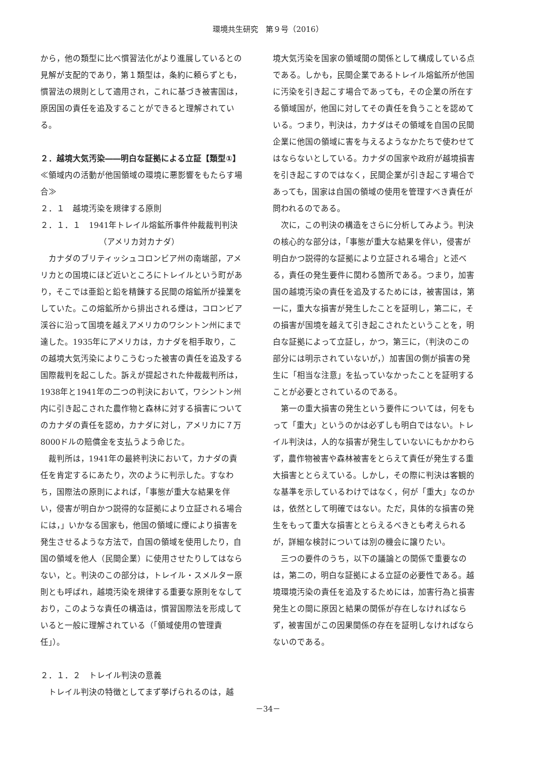環境共生研究　第９号（2016）
から，他の類型に比べ慣習法化がより進展しているとの見解が支配的であり，第１類型は，条約に頼らずとも，慣習法の規則として適用され，これに基づき被害国は，原因国の責任を追及することができると理解されている。
２．越境大気汚染――明白な証拠による立証【類型①】
≪領域内の活動が他国領域の環境に悪影響をもたらす場合≫
２．１　越境汚染を規律する原則
２．１．１　1941年トレイル熔鉱所事件仲裁裁判判決
（アメリカ対カナダ）
カナダのブリティッシュコロンビア州の南端部，アメリカとの国境にほど近いところにトレイルという町があり，そこでは亜鉛と鉛を精錬する民間の熔鉱所が操業をしていた。この熔鉱所から排出される煙は，コロンビア渓谷に沿って国境を越えアメリカのワシントン州にまで達した。1935年にアメリカは，カナダを相手取り，この越境大気汚染によりこうむった被害の責任を追及する国際裁判を起こした。訴えが提起された仲裁裁判所は，1938年と1941年の二つの判決において，ワシントン州内に引き起こされた農作物と森林に対する損害についてのカナダの責任を認め，カナダに対し，アメリカに７万8000ドルの賠償金を支払うよう命じた。
裁判所は，1941年の最終判決において，カナダの責任を肯定するにあたり，次のように判示した。すなわち，国際法の原則によれば，「事態が重大な結果を伴い，侵害が明白かつ説得的な証拠により立証される場合には，」いかなる国家も，他国の領域に煙により損害を発生させるような方法で，自国の領域を使用したり，自国の領域を他人（民間企業）に使用させたりしてはならない，と。判決のこの部分は，トレイル・スメルター原則とも呼ばれ，越境汚染を規律する重要な原則をなしており，このような責任の構造は，慣習国際法を形成していると一般に理解されている（「領域使用の管理責任」）。
２．１．２　トレイル判決の意義
トレイル判決の特徴としてまず挙げられるのは，越
境大気汚染を国家の領域間の関係として構成している点である。しかも，民間企業であるトレイル熔鉱所が他国に汚染を引き起こす場合であっても，その企業の所在する領域国が，他国に対してその責任を負うことを認めている。つまり，判決は，カナダはその領域を自国の民間企業に他国の領域に害を与えるようなかたちで使わせてはならないとしている。カナダの国家や政府が越境損害を引き起こすのではなく，民間企業が引き起こす場合であっても，国家は自国の領域の使用を管理すべき責任が問われるのである。
次に，この判決の構造をさらに分析してみよう。判決の核心的な部分は，「事態が重大な結果を伴い，侵害が明白かつ説得的な証拠により立証される場合」と述べる，責任の発生要件に関わる箇所である。つまり，加害国の越境汚染の責任を追及するためには，被害国は，第一に，重大な損害が発生したことを証明し，第二に，その損害が国境を越えて引き起こされたということを，明白な証拠によって立証し，かつ，第三に，（判決のこの部分には明示されていないが，）加害国の側が損害の発生に「相当な注意」を払っていなかったことを証明することが必要とされているのである。
第一の重大損害の発生という要件については，何をもって「重大」というのかは必ずしも明白ではない。トレイル判決は，人的な損害が発生していないにもかかわらず，農作物被害や森林被害をとらえて責任が発生する重大損害ととらえている。しかし，その際に判決は客観的な基準を示しているわけではなく，何が「重大」なのかは，依然として明確ではない。ただ，具体的な損害の発生をもって重大な損害ととらえるべきとも考えられるが，詳細な検討については別の機会に譲りたい。
三つの要件のうち，以下の議論との関係で重要なのは，第二の，明白な証拠による立証の必要性である。越境環境汚染の責任を追及するためには，加害行為と損害発生との間に原因と結果の関係が存在しなければならず，被害国がこの因果関係の存在を証明しなければならないのである。
－34－